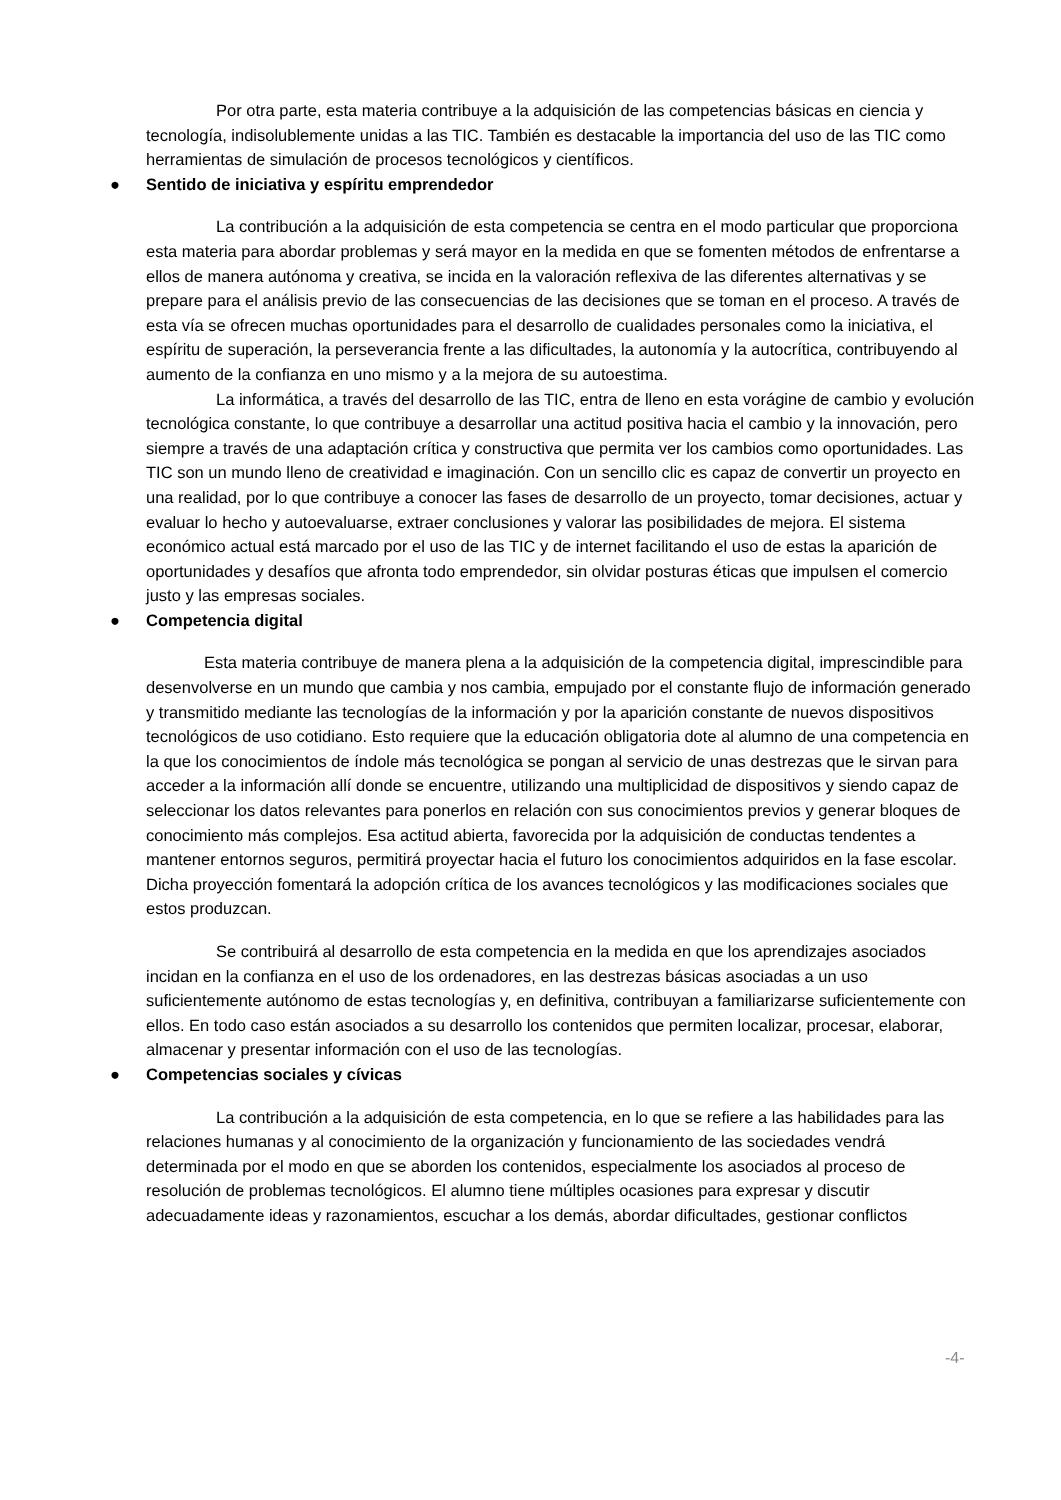Por otra parte, esta materia contribuye a la adquisición de las competencias básicas en ciencia y tecnología, indisolublemente unidas a las TIC. También es destacable la importancia del uso de las TIC como herramientas de simulación de procesos tecnológicos y científicos.
● Sentido de iniciativa y espíritu emprendedor
La contribución a la adquisición de esta competencia se centra en el modo particular que proporciona esta materia para abordar problemas y será mayor en la medida en que se fomenten métodos de enfrentarse a ellos de manera autónoma y creativa, se incida en la valoración reflexiva de las diferentes alternativas y se prepare para el análisis previo de las consecuencias de las decisiones que se toman en el proceso. A través de esta vía se ofrecen muchas oportunidades para el desarrollo de cualidades personales como la iniciativa, el espíritu de superación, la perseverancia frente a las dificultades, la autonomía y la autocrítica, contribuyendo al aumento de la confianza en uno mismo y a la mejora de su autoestima.
La informática, a través del desarrollo de las TIC, entra de lleno en esta vorágine de cambio y evolución tecnológica constante, lo que contribuye a desarrollar una actitud positiva hacia el cambio y la innovación, pero siempre a través de una adaptación crítica y constructiva que permita ver los cambios como oportunidades. Las TIC son un mundo lleno de creatividad e imaginación. Con un sencillo clic es capaz de convertir un proyecto en una realidad, por lo que contribuye a conocer las fases de desarrollo de un proyecto, tomar decisiones, actuar y evaluar lo hecho y autoevaluarse, extraer conclusiones y valorar las posibilidades de mejora. El sistema económico actual está marcado por el uso de las TIC y de internet facilitando el uso de estas la aparición de oportunidades y desafíos que afronta todo emprendedor, sin olvidar posturas éticas que impulsen el comercio justo y las empresas sociales.
● Competencia digital
Esta materia contribuye de manera plena a la adquisición de la competencia digital, imprescindible para desenvolverse en un mundo que cambia y nos cambia, empujado por el constante flujo de información generado y transmitido mediante las tecnologías de la información y por la aparición constante de nuevos dispositivos tecnológicos de uso cotidiano. Esto requiere que la educación obligatoria dote al alumno de una competencia en la que los conocimientos de índole más tecnológica se pongan al servicio de unas destrezas que le sirvan para acceder a la información allí donde se encuentre, utilizando una multiplicidad de dispositivos y siendo capaz de seleccionar los datos relevantes para ponerlos en relación con sus conocimientos previos y generar bloques de conocimiento más complejos. Esa actitud abierta, favorecida por la adquisición de conductas tendentes a mantener entornos seguros, permitirá proyectar hacia el futuro los conocimientos adquiridos en la fase escolar. Dicha proyección fomentará la adopción crítica de los avances tecnológicos y las modificaciones sociales que estos produzcan.
Se contribuirá al desarrollo de esta competencia en la medida en que los aprendizajes asociados incidan en la confianza en el uso de los ordenadores, en las destrezas básicas asociadas a un uso suficientemente autónomo de estas tecnologías y, en definitiva, contribuyan a familiarizarse suficientemente con ellos. En todo caso están asociados a su desarrollo los contenidos que permiten localizar, procesar, elaborar, almacenar y presentar información con el uso de las tecnologías.
● Competencias sociales y cívicas
La contribución a la adquisición de esta competencia, en lo que se refiere a las habilidades para las relaciones humanas y al conocimiento de la organización y funcionamiento de las sociedades vendrá determinada por el modo en que se aborden los contenidos, especialmente los asociados al proceso de resolución de problemas tecnológicos. El alumno tiene múltiples ocasiones para expresar y discutir adecuadamente ideas y razonamientos, escuchar a los demás, abordar dificultades, gestionar conflictos
-4-